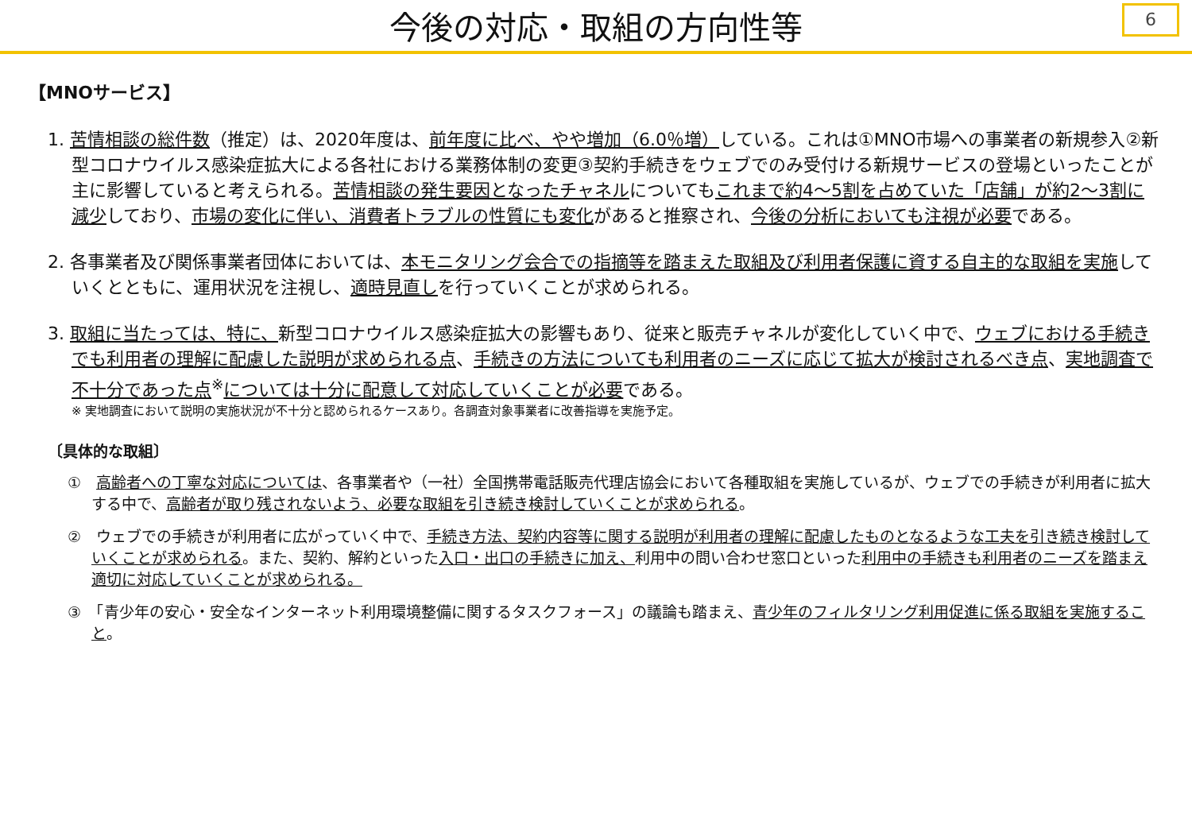今後の対応・取組の方向性等
6
【MNOサービス】
1. 苦情相談の総件数（推定）は、2020年度は、前年度に比べ、やや増加（6.0％増）している。これは①MNO市場への事業者の新規参入②新型コロナウイルス感染症拡大による各社における業務体制の変更③契約手続きをウェブでのみ受付ける新規サービスの登場といったことが主に影響していると考えられる。苦情相談の発生要因となったチャネルについてもこれまで約4～5割を占めていた「店舗」が約2～3割に減少しており、市場の変化に伴い、消費者トラブルの性質にも変化があると推察され、今後の分析においても注視が必要である。
2. 各事業者及び関係事業者団体においては、本モニタリング会合での指摘等を踏まえた取組及び利用者保護に資する自主的な取組を実施していくとともに、運用状況を注視し、適時見直しを行っていくことが求められる。
3. 取組に当たっては、特に、新型コロナウイルス感染症拡大の影響もあり、従来と販売チャネルが変化していく中で、ウェブにおける手続きでも利用者の理解に配慮した説明が求められる点、手続きの方法についても利用者のニーズに応じて拡大が検討されるべき点、実地調査で不十分であった点<sup>※</sup>については十分に配意して対応していくことが必要である。
※ 実地調査において説明の実施状況が不十分と認められるケースあり。各調査対象事業者に改善指導を実施予定。
〔具体的な取組〕
①　高齢者への丁寧な対応については、各事業者や（一社）全国携帯電話販売代理店協会において各種取組を実施しているが、ウェブでの手続きが利用者に拡大する中で、高齢者が取り残されないよう、必要な取組を引き続き検討していくことが求められる。
②　ウェブでの手続きが利用者に広がっていく中で、手続き方法、契約内容等に関する説明が利用者の理解に配慮したものとなるような工夫を引き続き検討していくことが求められる。また、契約、解約といった入口・出口の手続きに加え、利用中の問い合わせ窓口といった利用中の手続きも利用者のニーズを踏まえ適切に対応していくことが求められる。
③　「青少年の安心・安全なインターネット利用環境整備に関するタスクフォース」の議論も踏まえ、青少年のフィルタリング利用促進に係る取組を実施すること。